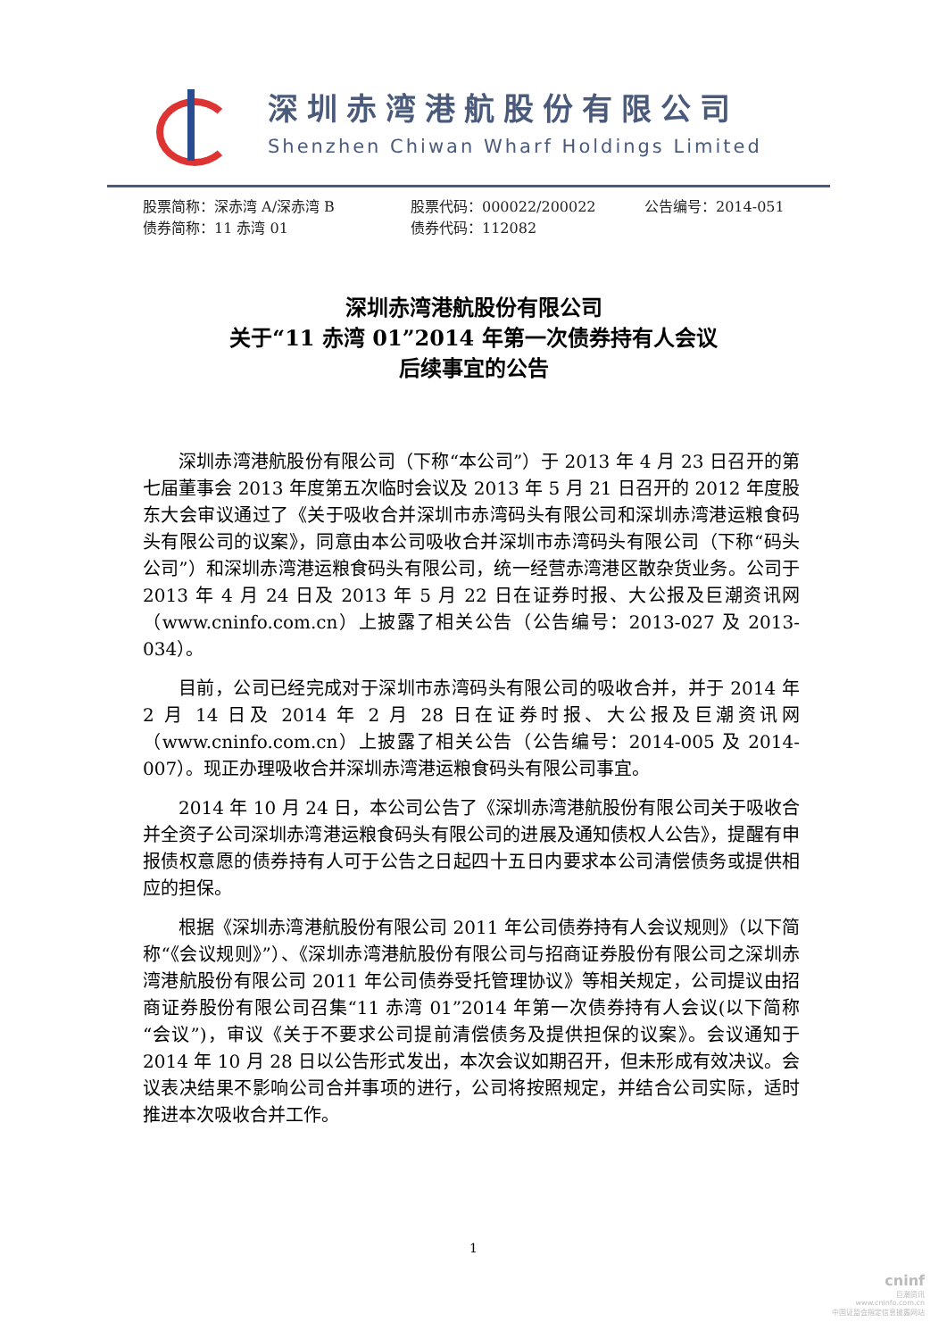深圳赤湾港航股份有限公司
Shenzhen Chiwan Wharf Holdings Limited
股票简称：深赤湾 A/深赤湾 B 股票代码：000022/200022 公告编号：2014-051
债券简称：11 赤湾 01 债券代码：112082
深圳赤湾港航股份有限公司
关于“11 赤湾 01”2014 年第一次债券持有人会议
后续事宜的公告
深圳赤湾港航股份有限公司（下称“本公司”）于 2013 年 4 月 23 日召开的第七届董事会 2013 年度第五次临时会议及 2013 年 5 月 21 日召开的 2012 年度股东大会审议通过了《关于吸收合并深圳市赤湾码头有限公司和深圳赤湾港运粮食码头有限公司的议案》，同意由本公司吸收合并深圳市赤湾码头有限公司（下称“码头公司”）和深圳赤湾港运粮食码头有限公司，统一经营赤湾港区散杂货业务。公司于 2013 年 4 月 24 日及 2013 年 5 月 22 日在证券时报、大公报及巨潮资讯网（www.cninfo.com.cn）上披露了相关公告（公告编号：2013-027 及 2013-034）。
目前，公司已经完成对于深圳市赤湾码头有限公司的吸收合并，并于 2014 年 2 月 14 日及 2014 年 2 月 28 日在证券时报、大公报及巨潮资讯网（www.cninfo.com.cn）上披露了相关公告（公告编号：2014-005 及 2014-007）。现正办理吸收合并深圳赤湾港运粮食码头有限公司事宜。
2014 年 10 月 24 日，本公司公告了《深圳赤湾港航股份有限公司关于吸收合并全资子公司深圳赤湾港运粮食码头有限公司的进展及通知债权人公告》，提醒有申报债权意愿的债券持有人可于公告之日起四十五日内要求本公司清偿债务或提供相应的担保。
根据《深圳赤湾港航股份有限公司 2011 年公司债券持有人会议规则》（以下简称“《会议规则》”）、《深圳赤湾港航股份有限公司与招商证券股份有限公司之深圳赤湾港航股份有限公司 2011 年公司债券受托管理协议》等相关规定，公司提议由招商证券股份有限公司召集“11 赤湾 01”2014 年第一次债券持有人会议(以下简称“会议”)，审议《关于不要求公司提前清偿债务及提供担保的议案》。会议通知于 2014 年 10 月 28 日以公告形式发出，本次会议如期召开，但未形成有效决议。会议表决结果不影响公司合并事项的进行，公司将按照规定，并结合公司实际，适时推进本次吸收合并工作。
1
cninf
巨潮资讯
www.cninfo.com.cn
中国证监会指定信息披露网站